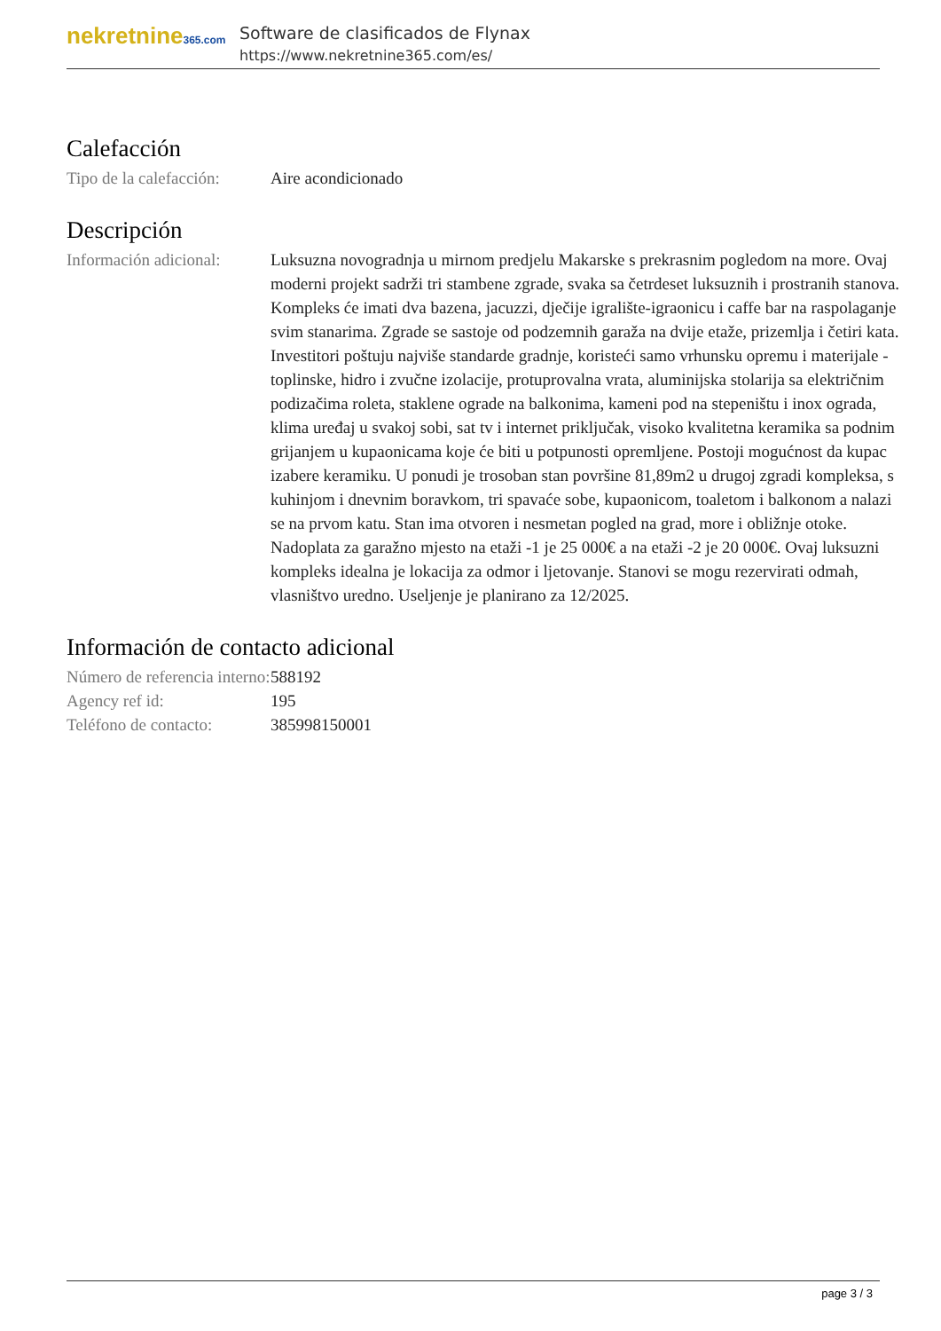nekretnine365.com
Software de clasificados de Flynax
https://www.nekretnine365.com/es/
Calefacción
Tipo de la calefacción:
Aire acondicionado
Descripción
Información adicional:
Luksuzna novogradnja u mirnom predjelu Makarske s prekrasnim pogledom na more. Ovaj moderni projekt sadrži tri stambene zgrade, svaka sa četrdeset luksuznih i prostranih stanova. Kompleks će imati dva bazena, jacuzzi, dječije igralište-igraonicu i caffe bar na raspolaganje svim stanarima. Zgrade se sastoje od podzemnih garaža na dvije etaže, prizemlja i četiri kata. Investitori poštuju najviše standarde gradnje, koristeći samo vrhunsku opremu i materijale - toplinske, hidro i zvučne izolacije, protuprovalna vrata, aluminijska stolarija sa električnim podizačima roleta, staklene ograde na balkonima, kameni pod na stepeništu i inox ograda, klima uređaj u svakoj sobi, sat tv i internet priključak, visoko kvalitetna keramika sa podnim grijanjem u kupaonicama koje će biti u potpunosti opremljene. Postoji mogućnost da kupac izabere keramiku. U ponudi je trosoban stan površine 81,89m2 u drugoj zgradi kompleksa, s kuhinjom i dnevnim boravkom, tri spavaće sobe, kupaonicom, toaletom i balkonom a nalazi se na prvom katu. Stan ima otvoren i nesmetan pogled na grad, more i obližnje otoke. Nadoplata za garažno mjesto na etaži -1 je 25 000€ a na etaži -2 je 20 000€. Ovaj luksuzni kompleks idealna je lokacija za odmor i ljetovanje. Stanovi se mogu rezervirati odmah, vlasništvo uredno. Useljenje je planirano za 12/2025.
Información de contacto adicional
Número de referencia interno:
588192
Agency ref id: 195
Teléfono de contacto:
385998150001
page 3 / 3